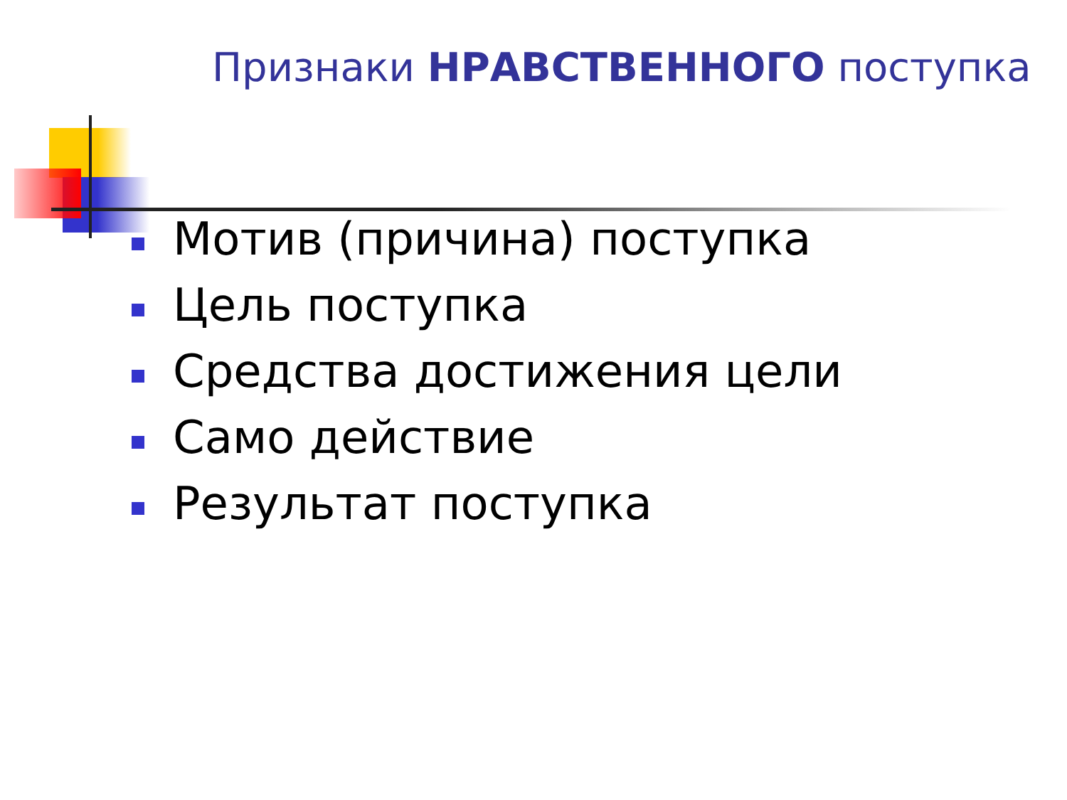Признаки НРАВСТВЕННОГО поступка
Мотив (причина) поступка
Цель поступка
Средства достижения цели
Само действие
Результат поступка